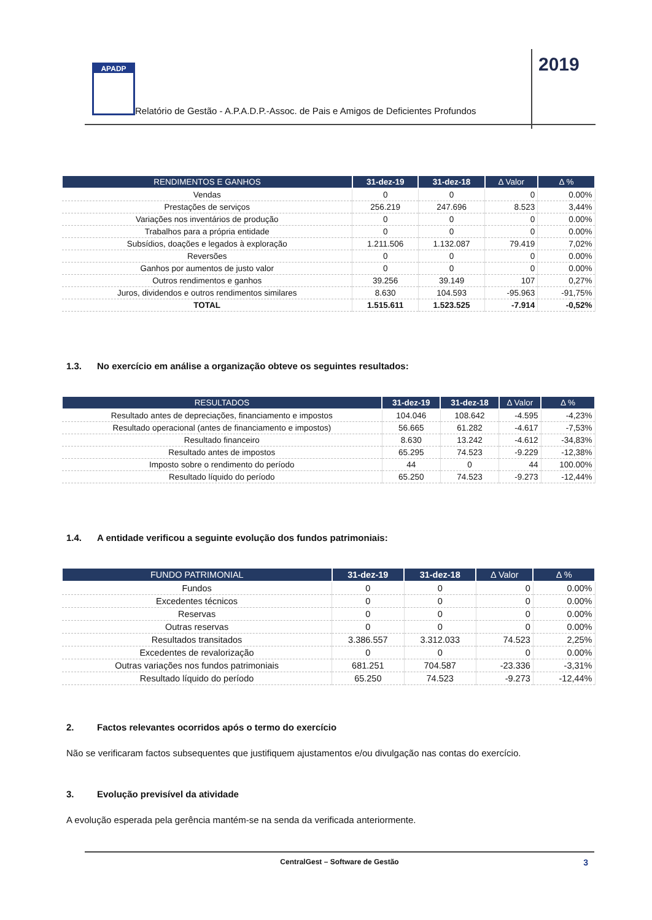APADP
Relatório de Gestão - A.P.A.D.P.-Assoc. de Pais e Amigos de Deficientes Profundos
2019
| RENDIMENTOS E GANHOS | 31-dez-19 | 31-dez-18 | Δ Valor | Δ % |
| --- | --- | --- | --- | --- |
| Vendas | 0 | 0 | 0 | 0.00% |
| Prestações de serviços | 256.219 | 247.696 | 8.523 | 3,44% |
| Variações nos inventários de produção | 0 | 0 | 0 | 0.00% |
| Trabalhos para a própria entidade | 0 | 0 | 0 | 0.00% |
| Subsídios, doações e legados à exploração | 1.211.506 | 1.132.087 | 79.419 | 7,02% |
| Reversões | 0 | 0 | 0 | 0.00% |
| Ganhos por aumentos de justo valor | 0 | 0 | 0 | 0.00% |
| Outros rendimentos e ganhos | 39.256 | 39.149 | 107 | 0,27% |
| Juros, dividendos e outros rendimentos similares | 8.630 | 104.593 | -95.963 | -91,75% |
| TOTAL | 1.515.611 | 1.523.525 | -7.914 | -0,52% |
1.3. No exercício em análise a organização obteve os seguintes resultados:
| RESULTADOS | 31-dez-19 | 31-dez-18 | Δ Valor | Δ % |
| --- | --- | --- | --- | --- |
| Resultado antes de depreciações, financiamento e impostos | 104.046 | 108.642 | -4.595 | -4,23% |
| Resultado operacional (antes de financiamento e impostos) | 56.665 | 61.282 | -4.617 | -7,53% |
| Resultado financeiro | 8.630 | 13.242 | -4.612 | -34,83% |
| Resultado antes de impostos | 65.295 | 74.523 | -9.229 | -12,38% |
| Imposto sobre o rendimento do período | 44 | 0 | 44 | 100.00% |
| Resultado líquido do período | 65.250 | 74.523 | -9.273 | -12,44% |
1.4. A entidade verificou a seguinte evolução dos fundos patrimoniais:
| FUNDO PATRIMONIAL | 31-dez-19 | 31-dez-18 | Δ Valor | Δ % |
| --- | --- | --- | --- | --- |
| Fundos | 0 | 0 | 0 | 0.00% |
| Excedentes técnicos | 0 | 0 | 0 | 0.00% |
| Reservas | 0 | 0 | 0 | 0.00% |
| Outras reservas | 0 | 0 | 0 | 0.00% |
| Resultados transitados | 3.386.557 | 3.312.033 | 74.523 | 2,25% |
| Excedentes de revalorização | 0 | 0 | 0 | 0.00% |
| Outras variações nos fundos patrimoniais | 681.251 | 704.587 | -23.336 | -3,31% |
| Resultado líquido do período | 65.250 | 74.523 | -9.273 | -12,44% |
2. Factos relevantes ocorridos após o termo do exercício
Não se verificaram factos subsequentes que justifiquem ajustamentos e/ou divulgação nas contas do exercício.
3. Evolução previsível da atividade
A evolução esperada pela gerência mantém-se na senda da verificada anteriormente.
CentralGest – Software de Gestão 3